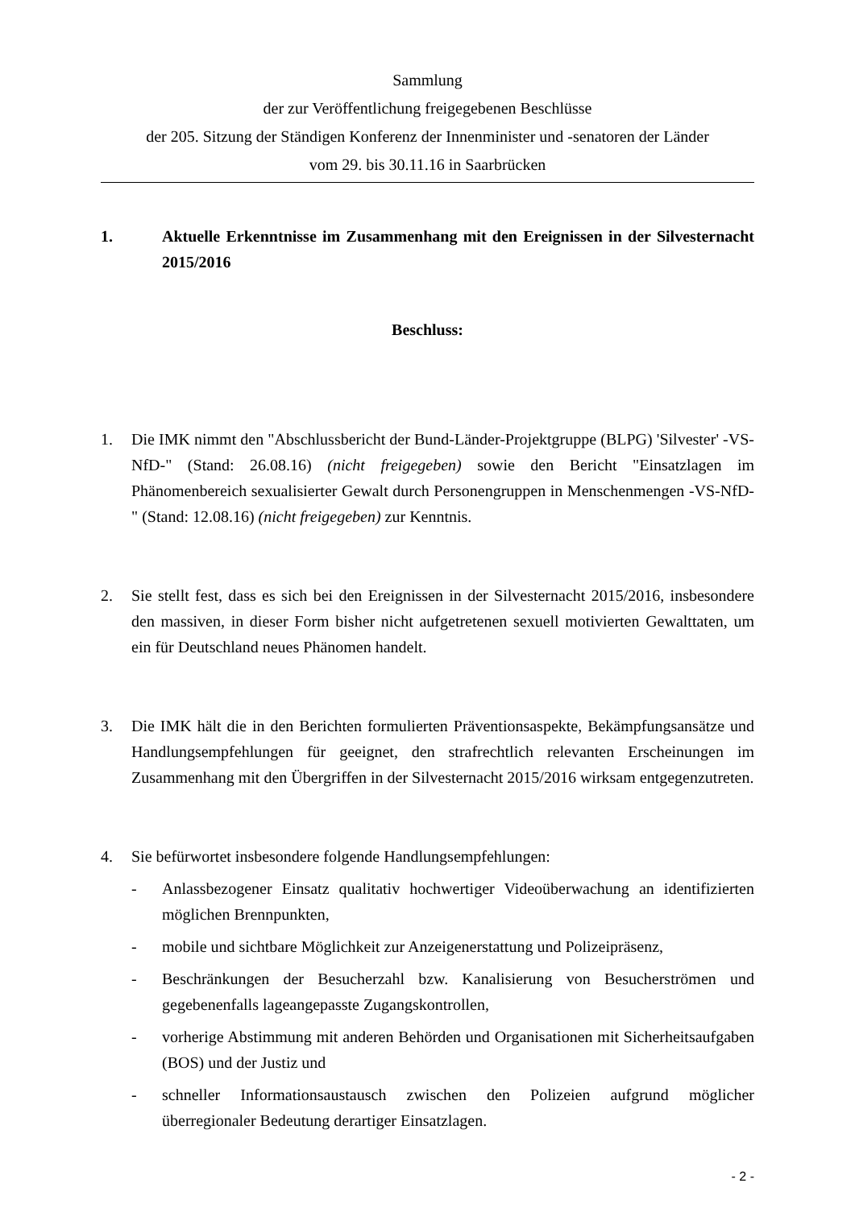Sammlung
der zur Veröffentlichung freigegebenen Beschlüsse
der 205. Sitzung der Ständigen Konferenz der Innenminister und -senatoren der Länder
vom 29. bis 30.11.16 in Saarbrücken
1. Aktuelle Erkenntnisse im Zusammenhang mit den Ereignissen in der Silvesternacht 2015/2016
Beschluss:
1. Die IMK nimmt den "Abschlussbericht der Bund-Länder-Projektgruppe (BLPG) 'Silvester' -VS-NfD-" (Stand: 26.08.16) (nicht freigegeben) sowie den Bericht "Einsatzlagen im Phänomenbereich sexualisierter Gewalt durch Personengruppen in Menschenmengen -VS-NfD-" (Stand: 12.08.16) (nicht freigegeben) zur Kenntnis.
2. Sie stellt fest, dass es sich bei den Ereignissen in der Silvesternacht 2015/2016, insbesondere den massiven, in dieser Form bisher nicht aufgetretenen sexuell motivierten Gewalttaten, um ein für Deutschland neues Phänomen handelt.
3. Die IMK hält die in den Berichten formulierten Präventionsaspekte, Bekämpfungsansätze und Handlungsempfehlungen für geeignet, den strafrechtlich relevanten Erscheinungen im Zusammenhang mit den Übergriffen in der Silvesternacht 2015/2016 wirksam entgegenzutreten.
4. Sie befürwortet insbesondere folgende Handlungsempfehlungen:
- Anlassbezogener Einsatz qualitativ hochwertiger Videoüberwachung an identifizierten möglichen Brennpunkten,
- mobile und sichtbare Möglichkeit zur Anzeigenerstattung und Polizeipräsenz,
- Beschränkungen der Besucherzahl bzw. Kanalisierung von Besucherströmen und gegebenenfalls lageangepasste Zugangskontrollen,
- vorherige Abstimmung mit anderen Behörden und Organisationen mit Sicherheitsaufgaben (BOS) und der Justiz und
- schneller Informationsaustausch zwischen den Polizeien aufgrund möglicher überregionaler Bedeutung derartiger Einsatzlagen.
- 2 -